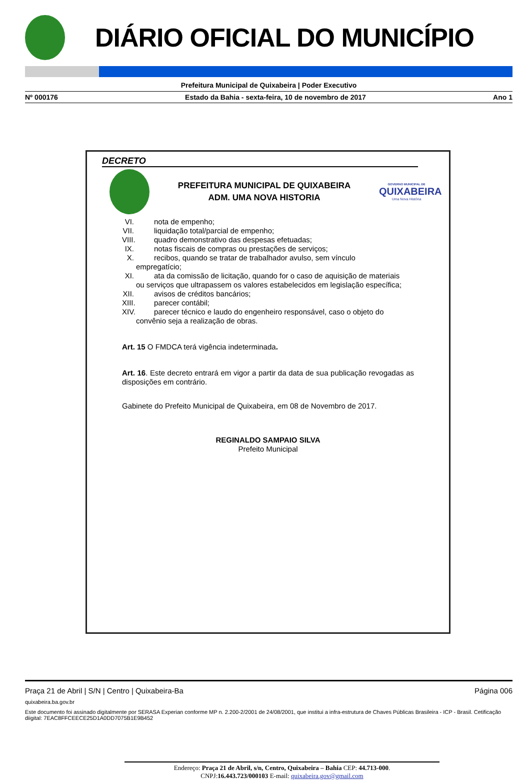DIÁRIO OFICIAL DO MUNICÍPIO
Prefeitura Municipal de Quixabeira | Poder Executivo
Nº 000176 Estado da Bahia - sexta-feira, 10 de novembro de 2017 Ano 1
DECRETO
PREFEITURA MUNICIPAL DE QUIXABEIRA
ADM. UMA NOVA HISTORIA
GOVERNO MUNICIPAL DE
QUIXABEIRA
Uma Nova História
VI. nota de empenho;
VII. liquidação total/parcial de empenho;
VIII. quadro demonstrativo das despesas efetuadas;
IX. notas fiscais de compras ou prestações de serviços;
X. recibos, quando se tratar de trabalhador avulso, sem vínculo
empregatício;
XI. ata da comissão de licitação, quando for o caso de aquisição de materiais
ou serviços que ultrapassem os valores estabelecidos em legislação específica;
XII. avisos de créditos bancários;
XIII. parecer contábil;
XIV. parecer técnico e laudo do engenheiro responsável, caso o objeto do
convênio seja a realização de obras.
Art. 15 O FMDCA terá vigência indeterminada.
Art. 16. Este decreto entrará em vigor a partir da data de sua publicação revogadas as disposições em contrário.
Gabinete do Prefeito Municipal de Quixabeira, em 08 de Novembro de 2017.
REGINALDO SAMPAIO SILVA
Prefeito Municipal
Endereço: Praça 21 de Abril, s/n, Centro, Quixabeira – Bahia CEP: 44.713-000.
CNPJ:16.443.723/000103 E-mail: quixabeira.gov@gmail.com
Praça 21 de Abril | S/N | Centro | Quixabeira-Ba Página 006
quixabeira.ba.gov.br
Este documento foi assinado digitalmente por SERASA Experian conforme MP n. 2.200-2/2001 de 24/08/2001, que institui a infra-estrutura de Chaves Públicas Brasileira - ICP - Brasil. Cetificação diigital: 7EAC8FFCEECE25D1A0DD7075B1E9B452